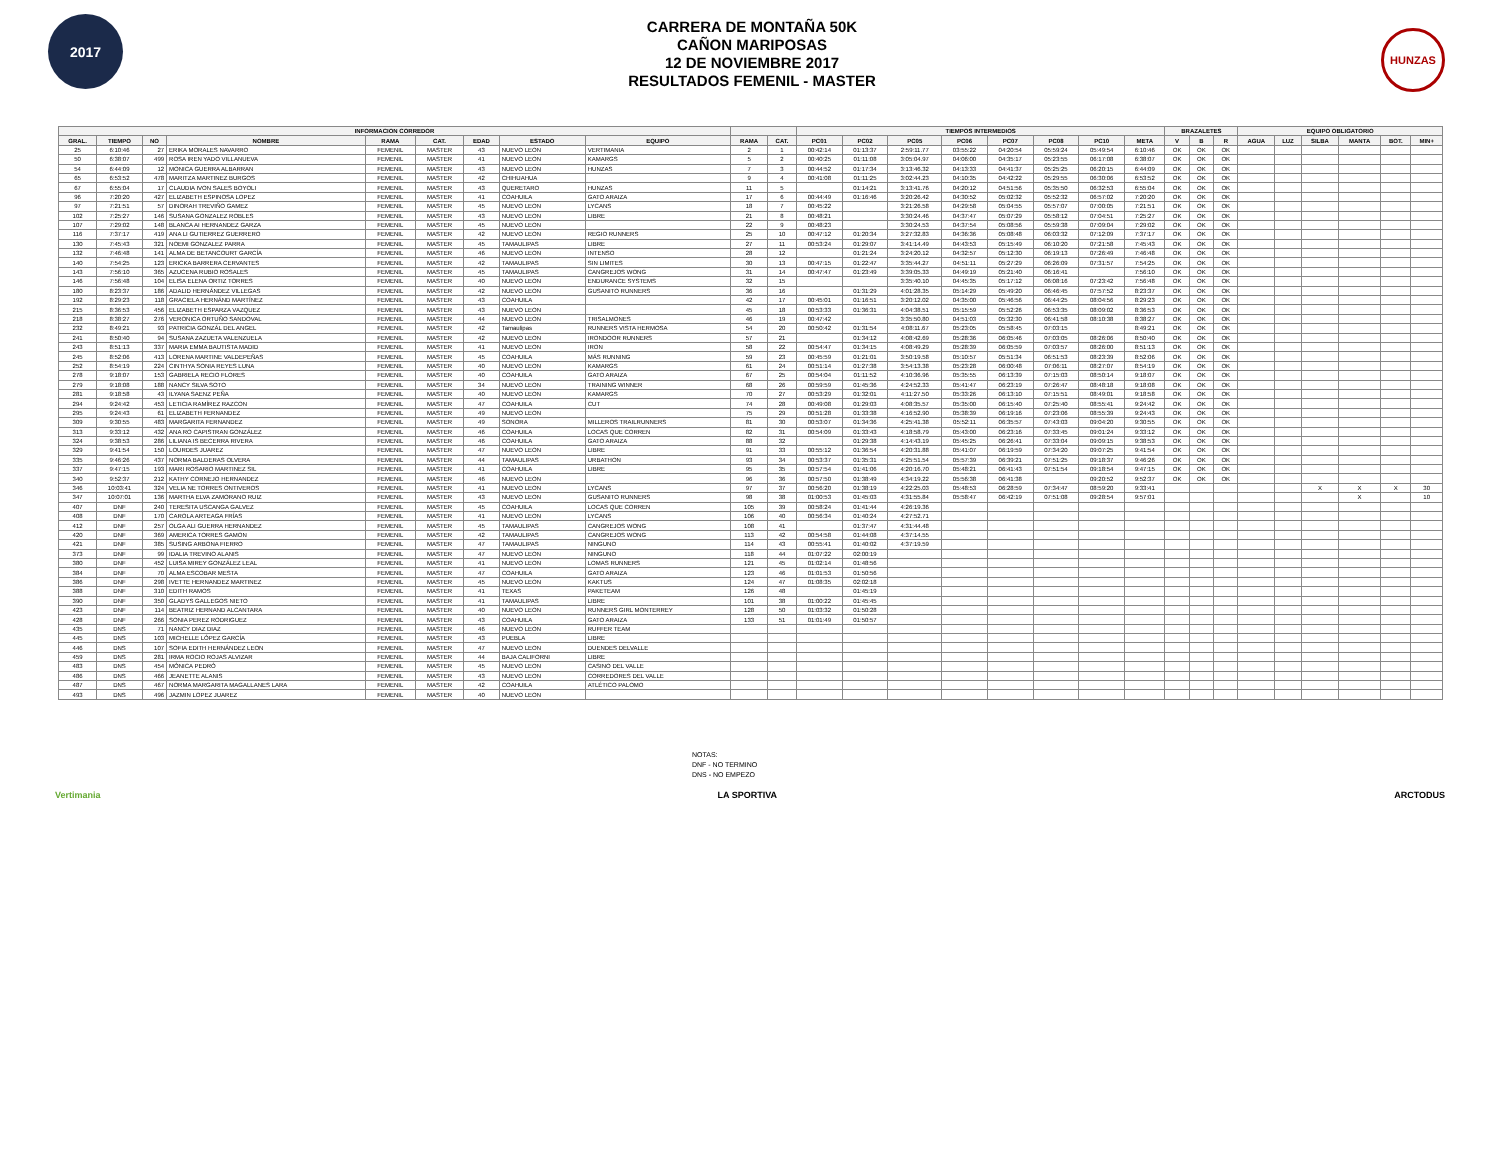2017
CARRERA DE MONTAÑA 50K
CAÑON MARIPOSAS
12 DE NOVIEMBRE 2017
RESULTADOS FEMENIL - MASTER
HUNZAS
| INFORMACION CORREDOR | | | | | | | | | | | TIEMPOS INTERMEDIOS | | | | | | | | BRAZALETES | | | EQUIPO OBLIGATORIO | | | | | |
| --- | --- | --- | --- | --- | --- | --- | --- | --- | --- | --- | --- | --- | --- | --- | --- | --- | --- | --- | --- | --- | --- | --- | --- | --- | --- | --- | --- |
| GRAL. | TIEMPO | NO | NOMBRE | RAMA | CAT. | EDAD | ESTADO | EQUIPO | RAMA | CAT. | PC01 | PC02 | PC05 | PC06 | PC07 | PC08 | PC10 | META | V | B | R | AGUA | LUZ | SILBA | MANTA | BOT. | MIN+ |
| 25 | 6:10:46 | 27 | ERIKA MORALES NAVARRO | FEMENIL | MASTER | 43 | NUEVO LEON | VERTIMANIA | 2 | 1 | 00:42:14 | 01:13:37 | 2:59:11.77 | 03:55:22 | 04:20:54 | 05:59:24 | 05:49:54 | 6:10:46 | OK | OK | OK | | | | | | |
| 50 | 6:38:07 | 499 | ROSA IREN YADO VILLANUEVA | FEMENIL | MASTER | 41 | NUEVO LEON | KAMARGS | 5 | 2 | 00:40:25 | 01:11:08 | 3:05:04.97 | 04:06:00 | 04:35:17 | 05:23:55 | 06:17:08 | 6:38:07 | OK | OK | OK | | | | | | |
| 54 | 6:44:09 | 12 | MONICA GUERRA ALBARRAN | FEMENIL | MASTER | 43 | NUEVO LEON | HUNZAS | 7 | 3 | 00:44:52 | 01:17:34 | 3:13:46.32 | 04:13:33 | 04:41:37 | 05:25:25 | 06:20:15 | 6:44:09 | OK | OK | OK | | | | | | |
| 65 | 6:53:52 | 478 | MARITZA MARTINEZ BURGOS | FEMENIL | MASTER | 42 | CHIHUAHUA | | 9 | 4 | 00:41:08 | 01:11:25 | 3:02:44.23 | 04:10:35 | 04:42:22 | 05:29:55 | 06:30:06 | 6:53:52 | OK | OK | OK | | | | | | |
| 67 | 6:55:04 | 17 | CLAUDIA IVON SALES BOYOLI | FEMENIL | MASTER | 43 | QUERETARO | HUNZAS | 11 | 5 | | 01:14:21 | 3:13:41.76 | 04:20:12 | 04:51:56 | 05:35:50 | 06:32:53 | 6:55:04 | OK | OK | OK | | | | | | |
| 96 | 7:20:20 | 427 | ELIZABETH ESPINOSA LOPEZ | FEMENIL | MASTER | 41 | COAHUILA | GATO ARAIZA | 17 | 6 | 00:44:49 | 01:16:46 | 3:20:26.42 | 04:30:52 | 05:02:32 | 05:52:32 | 06:57:02 | 7:20:20 | OK | OK | OK | | | | | | |
| 97 | 7:21:51 | 57 | DINORAH TREVIÑO GAMEZ | FEMENIL | MASTER | 45 | NUEVO LEON | LYCANS | 18 | 7 | 00:45:22 | | 3:21:26.58 | 04:29:58 | 05:04:55 | 05:57:07 | 07:00:05 | 7:21:51 | OK | OK | OK | | | | | | |
| 102 | 7:25:27 | 146 | SUSANA GONZALEZ ROBLES | FEMENIL | MASTER | 43 | NUEVO LEON | LIBRE | 21 | 8 | 00:48:21 | | 3:30:24.46 | 04:37:47 | 05:07:29 | 05:58:12 | 07:04:51 | 7:25:27 | OK | OK | OK | | | | | | |
| 107 | 7:29:02 | 148 | BLANCA AI HERNANDEZ GARZA | FEMENIL | MASTER | 45 | NUEVO LEON | | 22 | 9 | 00:48:23 | | 3:30:24.53 | 04:37:54 | 05:08:56 | 05:59:38 | 07:09:04 | 7:29:02 | OK | OK | OK | | | | | | |
| 116 | 7:37:17 | 419 | ANA LI GUTIERREZ GUERRERO | FEMENIL | MASTER | 42 | NUEVO LEON | REGIO RUNNERS | 25 | 10 | 00:47:12 | 01:20:34 | 3:27:32.83 | 04:36:36 | 05:08:48 | 06:03:32 | 07:12:09 | 7:37:17 | OK | OK | OK | | | | | | |
| 130 | 7:45:43 | 321 | NOEMI GONZALEZ PARRA | FEMENIL | MASTER | 45 | TAMAULIPAS | LIBRE | 27 | 11 | 00:53:24 | 01:29:07 | 3:41:14.49 | 04:43:53 | 05:15:49 | 06:10:20 | 07:21:58 | 7:45:43 | OK | OK | OK | | | | | | |
| 132 | 7:46:48 | 141 | ALMA DE BETANCOURT GARCÍA | FEMENIL | MASTER | 46 | NUEVO LEON | INTENSO | 28 | 12 | | 01:21:24 | 3:24:20.12 | 04:32:57 | 05:12:30 | 06:19:13 | 07:26:49 | 7:46:48 | OK | OK | OK | | | | | | |
| 140 | 7:54:25 | 123 | ERICKA BARRERA CERVANTES | FEMENIL | MASTER | 42 | TAMAULIPAS | SIN LIMITES | 30 | 13 | 00:47:15 | 01:22:47 | 3:35:44.27 | 04:51:11 | 05:27:29 | 06:26:09 | 07:31:57 | 7:54:25 | OK | OK | OK | | | | | | |
| 143 | 7:56:10 | 365 | AZUCENA RUBIO ROSALES | FEMENIL | MASTER | 45 | TAMAULIPAS | CANGREJOS WONG | 31 | 14 | 00:47:47 | 01:23:49 | 3:39:05.33 | 04:49:19 | 05:21:40 | 06:16:41 | | 7:56:10 | OK | OK | OK | | | | | | |
| 146 | 7:56:48 | 104 | ELISA ELENA ORTIZ TORRES | FEMENIL | MASTER | 40 | NUEVO LEON | ENDURANCE SYSTEMS | 32 | 15 | | | 3:35:40.10 | 04:45:35 | 05:17:12 | 06:08:16 | 07:23:42 | 7:56:48 | OK | OK | OK | | | | | | |
| 180 | 8:23:37 | 186 | ADALID HERNÁNDEZ VILLEGAS | FEMENIL | MASTER | 42 | NUEVO LEON | GUSANITO RUNNERS | 36 | 16 | | 01:31:29 | 4:01:28.35 | 05:14:29 | 05:49:20 | 06:46:45 | 07:57:52 | 8:23:37 | OK | OK | OK | | | | | | |
| 192 | 8:29:23 | 118 | GRACIELA HERNÁND MARTÍNEZ | FEMENIL | MASTER | 43 | COAHUILA | | 42 | 17 | 00:45:01 | 01:16:51 | 3:20:12.02 | 04:35:00 | 05:46:56 | 06:44:25 | 08:04:56 | 8:29:23 | OK | OK | OK | | | | | | |
| 215 | 8:36:53 | 456 | ELIZABETH ESPARZA VAZQUEZ | FEMENIL | MASTER | 43 | NUEVO LEON | | 45 | 18 | 00:53:33 | 01:36:31 | 4:04:38.51 | 05:15:59 | 05:52:26 | 06:53:35 | 08:09:02 | 8:36:53 | OK | OK | OK | | | | | | |
| 218 | 8:38:27 | 276 | VERONICA ORTUÑO SANDOVAL | FEMENIL | MASTER | 44 | NUEVO LEON | TRISALMONES | 46 | 19 | 00:47:42 | | 3:35:50.80 | 04:51:03 | 05:32:30 | 06:41:58 | 08:10:38 | 8:38:27 | OK | OK | OK | | | | | | |
| 232 | 8:49:21 | 93 | PATRICIA GONZÁL DEL ANGEL | FEMENIL | MASTER | 42 | Tamaulipas | RUNNERS VISTA HERMOSA | 54 | 20 | 00:50:42 | 01:31:54 | 4:08:11.67 | 05:23:05 | 05:58:45 | 07:03:15 | | 8:49:21 | OK | OK | OK | | | | | | |
| 241 | 8:50:40 | 94 | SUSANA ZAZUETA VALENZUELA | FEMENIL | MASTER | 42 | NUEVO LEON | IRONDOOR RUNNERS | 57 | 21 | | 01:34:12 | 4:08:42.69 | 05:28:36 | 06:05:46 | 07:03:05 | 08:26:06 | 8:50:40 | OK | OK | OK | | | | | | |
| 243 | 8:51:13 | 337 | MARIA EMMA BAUTISTA MADID | FEMENIL | MASTER | 41 | NUEVO LEON | IRON | 58 | 22 | 00:54:47 | 01:34:15 | 4:08:49.29 | 05:28:39 | 06:05:59 | 07:03:57 | 08:26:00 | 8:51:13 | OK | OK | OK | | | | | | |
| 245 | 8:52:06 | 413 | LORENA MARTINE VALDEPEÑAS | FEMENIL | MASTER | 45 | COAHUILA | MÁS RUNNING | 59 | 23 | 00:45:59 | 01:21:01 | 3:50:19.58 | 05:10:57 | 05:51:34 | 06:51:53 | 08:23:39 | 8:52:06 | OK | OK | OK | | | | | | |
| 252 | 8:54:19 | 224 | CINTHYA SONIA REYES LUNA | FEMENIL | MASTER | 40 | NUEVO LEON | KAMARGS | 61 | 24 | 00:51:14 | 01:27:38 | 3:54:13.38 | 05:23:28 | 06:00:48 | 07:06:11 | 08:27:07 | 8:54:19 | OK | OK | OK | | | | | | |
| 278 | 9:18:07 | 153 | GABRIELA RECIO FLORES | FEMENIL | MASTER | 40 | COAHUILA | GATO ARAIZA | 67 | 25 | 00:54:04 | 01:11:52 | 4:10:36.96 | 05:35:55 | 06:13:39 | 07:15:03 | 08:50:14 | 9:18:07 | OK | OK | OK | | | | | | |
| 279 | 9:18:08 | 188 | NANCY SILVA SOTO | FEMENIL | MASTER | 34 | NUEVO LEON | TRAINING WINNER | 68 | 26 | 00:59:59 | 01:45:36 | 4:24:52.33 | 05:41:47 | 06:23:19 | 07:26:47 | 08:48:18 | 9:18:08 | OK | OK | OK | | | | | | |
| 281 | 9:18:58 | 43 | ILYANA SAENZ PEÑA | FEMENIL | MASTER | 40 | NUEVO LEON | KAMARGS | 70 | 27 | 00:53:29 | 01:32:01 | 4:11:27.50 | 05:33:26 | 06:13:10 | 07:15:51 | 08:49:01 | 9:18:58 | OK | OK | OK | | | | | | |
| 294 | 9:24:42 | 453 | LETICIA RAMÍREZ RAZCON | FEMENIL | MASTER | 47 | COAHUILA | CUT | 74 | 28 | 00:49:08 | 01:29:03 | 4:08:35.57 | 05:35:00 | 06:15:40 | 07:25:40 | 08:55:41 | 9:24:42 | OK | OK | OK | | | | | | |
| 295 | 9:24:43 | 61 | ELIZABETH FERNANDEZ | FEMENIL | MASTER | 49 | NUEVO LEON | | 75 | 29 | 00:51:28 | 01:33:38 | 4:16:52.90 | 05:38:39 | 06:19:16 | 07:23:06 | 08:55:39 | 9:24:43 | OK | OK | OK | | | | | | |
| 309 | 9:30:55 | 483 | MARGARITA FERNANDEZ | FEMENIL | MASTER | 49 | SONORA | MILLEROS TRAILRUNNERS | 81 | 30 | 00:53:07 | 01:34:36 | 4:25:41.38 | 05:52:11 | 06:35:57 | 07:43:03 | 09:04:20 | 9:30:55 | OK | OK | OK | | | | | | |
| 313 | 9:33:12 | 432 | ANA RO CAPISTRAN GONZÁLEZ | FEMENIL | MASTER | 46 | COAHUILA | LOCAS QUE CORREN | 82 | 31 | 00:54:09 | 01:33:43 | 4:18:58.79 | 05:43:00 | 06:23:16 | 07:33:45 | 09:01:24 | 9:33:12 | OK | OK | OK | | | | | | |
| 324 | 9:38:53 | 286 | LILIANA IS BECERRA RIVERA | FEMENIL | MASTER | 46 | COAHUILA | GATO ARAIZA | 88 | 32 | | 01:29:38 | 4:14:43.19 | 05:45:25 | 06:26:41 | 07:33:04 | 09:09:15 | 9:38:53 | OK | OK | OK | | | | | | |
| 329 | 9:41:54 | 150 | LOURDES JUAREZ | FEMENIL | MASTER | 47 | NUEVO LEON | LIBRE | 91 | 33 | 00:55:12 | 01:36:54 | 4:20:31.88 | 05:41:07 | 06:19:59 | 07:34:20 | 09:07:25 | 9:41:54 | OK | OK | OK | | | | | | |
| 335 | 9:46:26 | 437 | NORMA BALDERAS OLVERA | FEMENIL | MASTER | 44 | TAMAULIPAS | URBATHON | 93 | 34 | 00:53:37 | 01:35:31 | 4:25:51.54 | 05:57:39 | 06:39:21 | 07:51:25 | 09:18:37 | 9:46:26 | OK | OK | OK | | | | | | |
| 337 | 9:47:15 | 193 | MARI ROSARIO MARTINEZ SIL | FEMENIL | MASTER | 41 | COAHUILA | LIBRE | 95 | 35 | 00:57:54 | 01:41:06 | 4:20:16.70 | 05:48:21 | 06:41:43 | 07:51:54 | 09:18:54 | 9:47:15 | OK | OK | OK | | | | | | |
| 340 | 9:52:37 | 212 | KATHY CORNEJO HERNANDEZ | FEMENIL | MASTER | 46 | NUEVO LEON | | 96 | 36 | 00:57:50 | 01:38:49 | 4:34:19.22 | 05:56:38 | 06:41:38 | | 09:20:52 | 9:52:37 | OK | OK | OK | | | | | | |
| 346 | 10:03:41 | 324 | VELIA NE TORRES ONTIVEROS | FEMENIL | MASTER | 41 | NUEVO LEON | LYCANS | 97 | 37 | 00:56:20 | 01:38:19 | 4:22:25.03 | 05:48:53 | 06:28:59 | 07:34:47 | 08:59:20 | 9:33:41 | | | | | | X | X | X | 30 |
| 347 | 10:07:01 | 136 | MARTHA ELVA ZAMORANO RUIZ | FEMENIL | MASTER | 43 | NUEVO LEON | GUSANITO RUNNERS | 98 | 38 | 01:00:53 | 01:45:03 | 4:31:55.84 | 05:58:47 | 06:42:19 | 07:51:08 | 09:28:54 | 9:57:01 | | | | | | | X | | 10 |
| 407 | DNF | 240 | TERESITA USCANGA GALVEZ | FEMENIL | MASTER | 45 | COAHUILA | LOCAS QUE CORREN | 105 | 39 | 00:58:24 | 01:41:44 | 4:26:19.36 | | | | | | | | | | | | | | |
| 408 | DNF | 170 | CAROLA ARTEAGA FRÍAS | FEMENIL | MASTER | 41 | NUEVO LEON | LYCANS | 106 | 40 | 00:56:34 | 01:40:24 | 4:27:52.71 | | | | | | | | | | | | | | |
| 412 | DNF | 257 | OLGA ALI GUERRA HERNANDEZ | FEMENIL | MASTER | 45 | TAMAULIPAS | CANGREJOS WONG | 108 | 41 | | 01:37:47 | 4:31:44.48 | | | | | | | | | | | | | | |
| 420 | DNF | 369 | AMERICA TORRES GAMON | FEMENIL | MASTER | 42 | TAMAULIPAS | CANGREJOS WONG | 113 | 42 | 00:54:58 | 01:44:08 | 4:37:14.55 | | | | | | | | | | | | | | |
| 421 | DNF | 385 | SUSING ARBONA FIERRO | FEMENIL | MASTER | 47 | TAMAULIPAS | NINGUNO | 114 | 43 | 00:55:41 | 01:40:02 | 4:37:19.59 | | | | | | | | | | | | | | |
| 373 | DNF | 99 | IDALIA TREVINO ALANIS | FEMENIL | MASTER | 47 | NUEVO LEON | NINGUNO | 118 | 44 | 01:07:22 | 02:00:19 | | | | | | | | | | | | | | | |
| 380 | DNF | 452 | LUISA MIREY GONZÁLEZ LEAL | FEMENIL | MASTER | 41 | NUEVO LEON | LOMAS RUNNERS | 121 | 45 | 01:02:14 | 01:48:56 | | | | | | | | | | | | | | | |
| 384 | DNF | 70 | ALMA ESCOBAR MESTA | FEMENIL | MASTER | 47 | COAHUILA | GATO ARAIZA | 123 | 46 | 01:01:53 | 01:50:56 | | | | | | | | | | | | | | | |
| 386 | DNF | 298 | IVETTE HERNANDEZ MARTINEZ | FEMENIL | MASTER | 45 | NUEVO LEON | KAKTUS | 124 | 47 | 01:08:35 | 02:02:18 | | | | | | | | | | | | | | | |
| 388 | DNF | 310 | EDITH RAMOS | FEMENIL | MASTER | 41 | TEXAS | PAKETEAM | 126 | 48 | | 01:45:19 | | | | | | | | | | | | | | | |
| 390 | DNF | 350 | GLADYS GALLEGOS NIETO | FEMENIL | MASTER | 41 | TAMAULIPAS | LIBRE | 101 | 38 | 01:00:22 | 01:45:45 | | | | | | | | | | | | | | | |
| 423 | DNF | 114 | BEATRIZ HERNAND ALCANTARA | FEMENIL | MASTER | 40 | NUEVO LEON | RUNNERS GIRL MONTERREY | 128 | 50 | 01:03:32 | 01:50:28 | | | | | | | | | | | | | | | |
| 428 | DNF | 266 | SONIA PEREZ RODRIGUEZ | FEMENIL | MASTER | 43 | COAHUILA | GATO ARAIZA | 133 | 51 | 01:01:49 | 01:50:57 | | | | | | | | | | | | | | | |
| 435 | DNS | 71 | NANCY DIAZ DIAZ | FEMENIL | MASTER | 46 | NUEVO LEON | RUFFER TEAM | | | | | | | | | | | | | | | | | | | |
| 445 | DNS | 103 | MICHELLE LÓPEZ GARCÍA | FEMENIL | MASTER | 43 | PUEBLA | LIBRE | | | | | | | | | | | | | | | | | | | |
| 446 | DNS | 107 | SOFIA EDITH HERNÁNDEZ LEON | FEMENIL | MASTER | 47 | NUEVO LEON | DUENDES DELVALLE | | | | | | | | | | | | | | | | | | | |
| 459 | DNS | 281 | IRMA ROCIO ROJAS ALVIZAR | FEMENIL | MASTER | 44 | BAJA CALIFORNI | LIBRE | | | | | | | | | | | | | | | | | | | |
| 483 | DNS | 454 | MÓNICA PEDRÓ | FEMENIL | MASTER | 45 | NUEVO LEON | CASINO DEL VALLE | | | | | | | | | | | | | | | | | | | |
| 486 | DNS | 466 | JEANETTE ALANIS | FEMENIL | MASTER | 43 | NUEVO LEON | CORREDORES DEL VALLE | | | | | | | | | | | | | | | | | | | |
| 487 | DNS | 467 | NORMA MARGARITA MAGALLANES LARA | FEMENIL | MASTER | 42 | COAHUILA | ATLÉTICO PALOMO | | | | | | | | | | | | | | | | | | | |
| 493 | DNS | 496 | JAZMIN LOPEZ JUAREZ | FEMENIL | MASTER | 40 | NUEVO LEON | | | | | | | | | | | | | | | | | | | | |
NOTAS:
DNF - NO TERMINO
DNS - NO EMPEZO
Vertimania LA SPORTIVA ARCTODUS